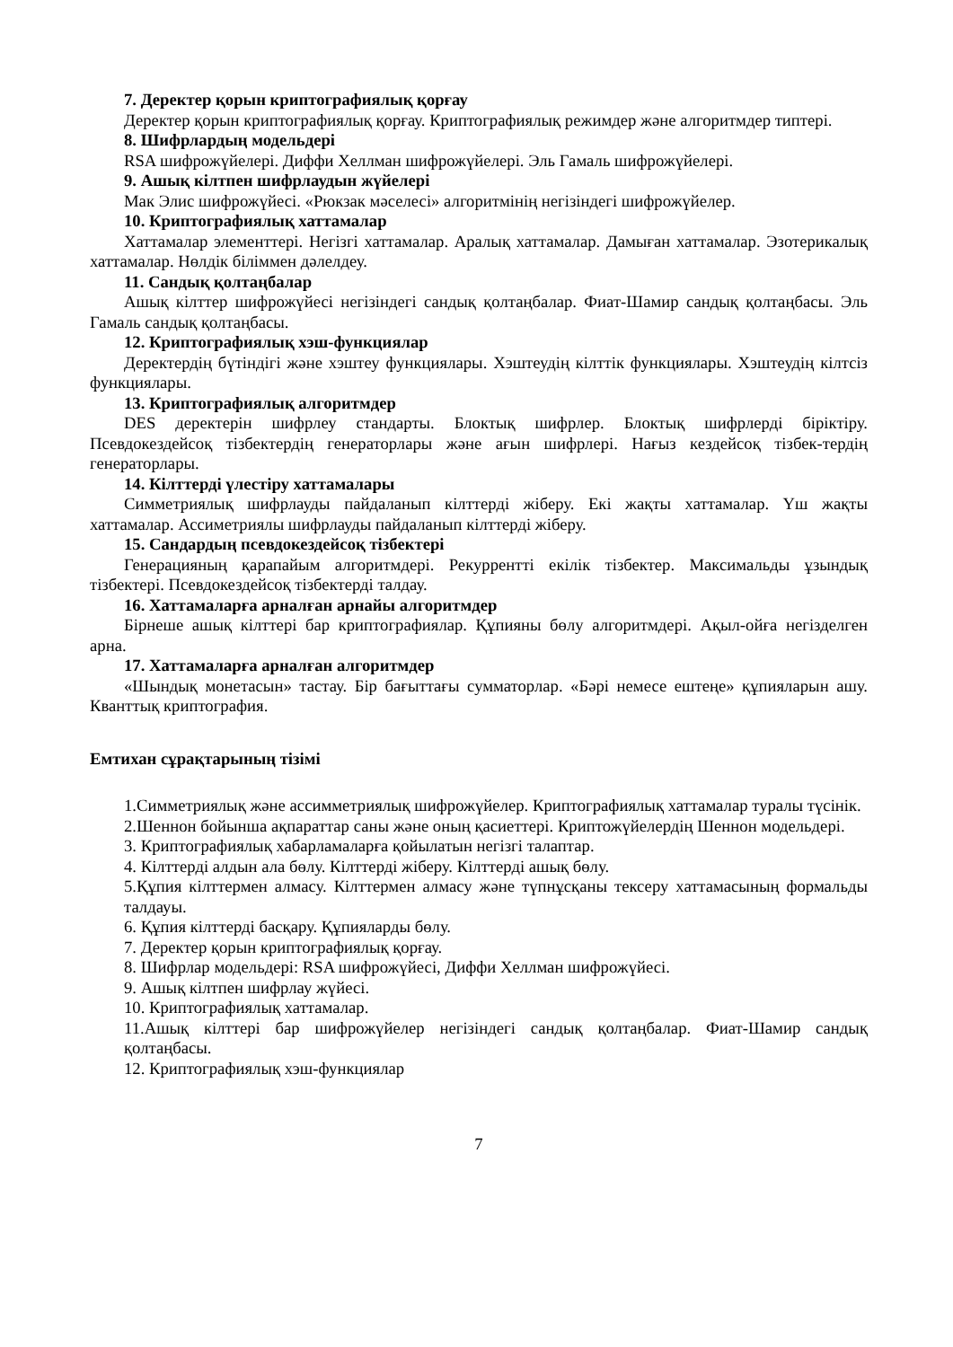7. Деректер қорын криптографиялық қорғау
Деректер қорын криптографиялық қорғау. Криптографиялық режимдер және алгоритмдер типтері.
8. Шифрлардың модельдері
RSA шифрожүйелері. Диффи Хеллман шифрожүйелері. Эль Гамаль шифрожүйелері.
9. Ашық кілтпен шифрлаудын жүйелері
Мак Элис шифрожүйесі. «Рюкзак мәселесі» алгоритмінің негізіндегі шифрожүйелер.
10. Криптографиялық хаттамалар
Хаттамалар элементтері. Негізгі хаттамалар. Аралық хаттамалар. Дамыған хаттамалар. Эзотерикалық хаттамалар. Нөлдік біліммен дәлелдеу.
11. Сандық қолтаңбалар
Ашық кілттер шифрожүйесі негізіндегі сандық қолтаңбалар. Фиат-Шамир сандық қолтаңбасы. Эль Гамаль сандық қолтаңбасы.
12. Криптографиялық хэш-функциялар
Деректердің бүтіндігі және хэштеу функциялары. Хэштеудің кілттік функциялары. Хэштеудің кілтсіз функциялары.
13. Криптографиялық алгоритмдер
DES деректерін шифрлеу стандарты. Блоктық шифрлер. Блоктық шифрлерді біріктіру. Псевдокездейсоқ тізбектердің генераторлары және ағын шифрлері. Нағыз кездейсоқ тізбек-тердің генераторлары.
14. Кілттерді үлестіру хаттамалары
Симметриялық шифрлауды пайдаланып кілттерді жіберу. Екі жақты хаттамалар. Үш жақты хаттамалар. Ассиметриялы шифрлауды пайдаланып кілттерді жіберу.
15. Сандардың псевдокездейсоқ тізбектері
Генерацияның қарапайым алгоритмдері. Рекуррентті екілік тізбектер. Максимальды ұзындық тізбектері. Псевдокездейсоқ тізбектерді талдау.
16. Хаттамаларға арналған арнайы алгоритмдер
Бірнеше ашық кілттері бар криптографиялар. Құпияны бөлу алгоритмдері. Ақыл-ойға негізделген арна.
17. Хаттамаларға арналған алгоритмдер
«Шындық монетасын» тастау. Бір бағыттағы сумматорлар. «Бәрі немесе ештеңе» құпияларын ашу. Кванттық криптография.
Емтихан сұрақтарының тізімі
1.Симметриялық және ассимметриялық шифрожүйелер. Криптографиялық хаттамалар туралы түсінік.
2.Шеннон бойынша ақпараттар саны және оның қасиеттері. Криптожүйелердің Шеннон модельдері.
3. Криптографиялық хабарламаларға қойылатын негізгі талаптар.
4. Кілттерді алдын ала бөлу. Кілттерді жіберу. Кілттерді ашық бөлу.
5.Құпия кілттермен алмасу. Кілттермен алмасу және түпнұсқаны тексеру хаттамасының формальды талдауы.
6. Құпия кілттерді басқару. Құпияларды бөлу.
7. Деректер қорын криптографиялық қорғау.
8. Шифрлар модельдері: RSA шифрожүйесі, Диффи Хеллман шифрожүйесі.
9. Ашық кілтпен шифрлау жүйесі.
10. Криптографиялық хаттамалар.
11.Ашық кілттері бар шифрожүйелер негізіндегі сандық қолтаңбалар. Фиат-Шамир сандық қолтаңбасы.
12. Криптографиялық хэш-функциялар
7